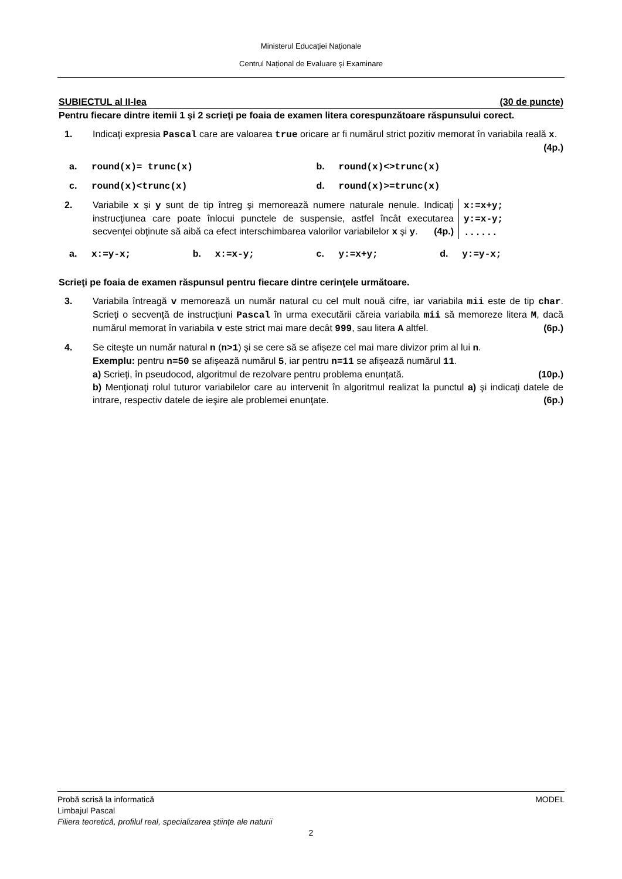Ministerul Educaţiei Naționale
Centrul Naţional de Evaluare şi Examinare
SUBIECTUL al II-lea (30 de puncte)
Pentru fiecare dintre itemii 1 şi 2 scrieţi pe foaia de examen litera corespunzătoare răspunsului corect.
1. Indicaţi expresia Pascal care are valoarea true oricare ar fi numărul strict pozitiv memorat în variabila reală x. (4p.)
a. round(x)= trunc(x)
b. round(x)<>trunc(x)
c. round(x)<trunc(x)
d. round(x)>=trunc(x)
2. Variabile x și y sunt de tip întreg şi memorează numere naturale nenule. Indicați instrucţiunea care poate înlocui punctele de suspensie, astfel încât executarea secvenţei obţinute să aibă ca efect interschimbarea valorilor variabilelor x şi y. (4p.)
x:=x+y;
y:=x-y;
......
a. x:=y-x;
b. x:=x-y;
c. y:=x+y;
d. y:=y-x;
Scrieţi pe foaia de examen răspunsul pentru fiecare dintre cerinţele următoare.
3. Variabila întreagă v memorează un număr natural cu cel mult nouă cifre, iar variabila mii este de tip char. Scrieţi o secvenţă de instrucţiuni Pascal în urma executării căreia variabila mii să memoreze litera M, dacă numărul memorat în variabila v este strict mai mare decât 999, sau litera A altfel. (6p.)
4. Se citeşte un număr natural n (n>1) şi se cere să se afișeze cel mai mare divizor prim al lui n.
Exemplu: pentru n=50 se afișează numărul 5, iar pentru n=11 se afișează numărul 11.
a) Scrieţi, în pseudocod, algoritmul de rezolvare pentru problema enunţată. (10p.)
b) Menţionaţi rolul tuturor variabilelor care au intervenit în algoritmul realizat la punctul a) şi indicaţi datele de intrare, respectiv datele de ieşire ale problemei enunţate. (6p.)
Probă scrisă la informatică MODEL
Limbajul Pascal
Filiera teoretică, profilul real, specializarea ştiinţe ale naturii
2